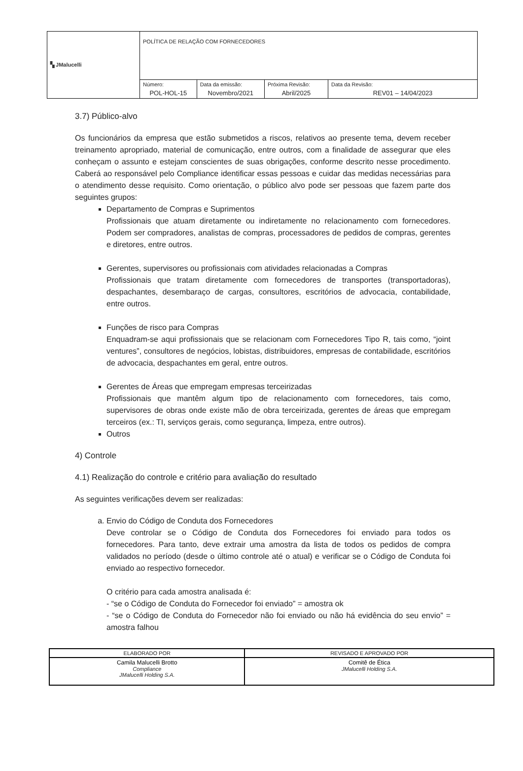| ▚ JMalucelli | POLÍTICA DE RELAÇÃO COM FORNECEDORES | | | |
| | Número: POL-HOL-15 | Data da emissão: Novembro/2021 | Próxima Revisão: Abril/2025 | Data da Revisão: REV01 – 14/04/2023 |
3.7) Público-alvo
Os funcionários da empresa que estão submetidos a riscos, relativos ao presente tema, devem receber treinamento apropriado, material de comunicação, entre outros, com a finalidade de assegurar que eles conheçam o assunto e estejam conscientes de suas obrigações, conforme descrito nesse procedimento. Caberá ao responsável pelo Compliance identificar essas pessoas e cuidar das medidas necessárias para o atendimento desse requisito. Como orientação, o público alvo pode ser pessoas que fazem parte dos seguintes grupos:
Departamento de Compras e Suprimentos
Profissionais que atuam diretamente ou indiretamente no relacionamento com fornecedores. Podem ser compradores, analistas de compras, processadores de pedidos de compras, gerentes e diretores, entre outros.
Gerentes, supervisores ou profissionais com atividades relacionadas a Compras
Profissionais que tratam diretamente com fornecedores de transportes (transportadoras), despachantes, desembaraço de cargas, consultores, escritórios de advocacia, contabilidade, entre outros.
Funções de risco para Compras
Enquadram-se aqui profissionais que se relacionam com Fornecedores Tipo R, tais como, “joint ventures”, consultores de negócios, lobistas, distribuidores, empresas de contabilidade, escritórios de advocacia, despachantes em geral, entre outros.
Gerentes de Áreas que empregam empresas terceirizadas
Profissionais que mantêm algum tipo de relacionamento com fornecedores, tais como, supervisores de obras onde existe mão de obra terceirizada, gerentes de áreas que empregam terceiros (ex.: TI, serviços gerais, como segurança, limpeza, entre outros).
Outros
4) Controle
4.1) Realização do controle e critério para avaliação do resultado
As seguintes verificações devem ser realizadas:
a. Envio do Código de Conduta dos Fornecedores
Deve controlar se o Código de Conduta dos Fornecedores foi enviado para todos os fornecedores. Para tanto, deve extrair uma amostra da lista de todos os pedidos de compra validados no período (desde o último controle até o atual) e verificar se o Código de Conduta foi enviado ao respectivo fornecedor.
O critério para cada amostra analisada é:
- “se o Código de Conduta do Fornecedor foi enviado” = amostra ok
- “se o Código de Conduta do Fornecedor não foi enviado ou não há evidência do seu envio” = amostra falhou
| ELABORADO POR | REVISADO E APROVADO POR |
| Camila Malucelli Brotto Compliance JMalucelli Holding S.A. | Comitê de Ética JMalucelli Holding S.A. |